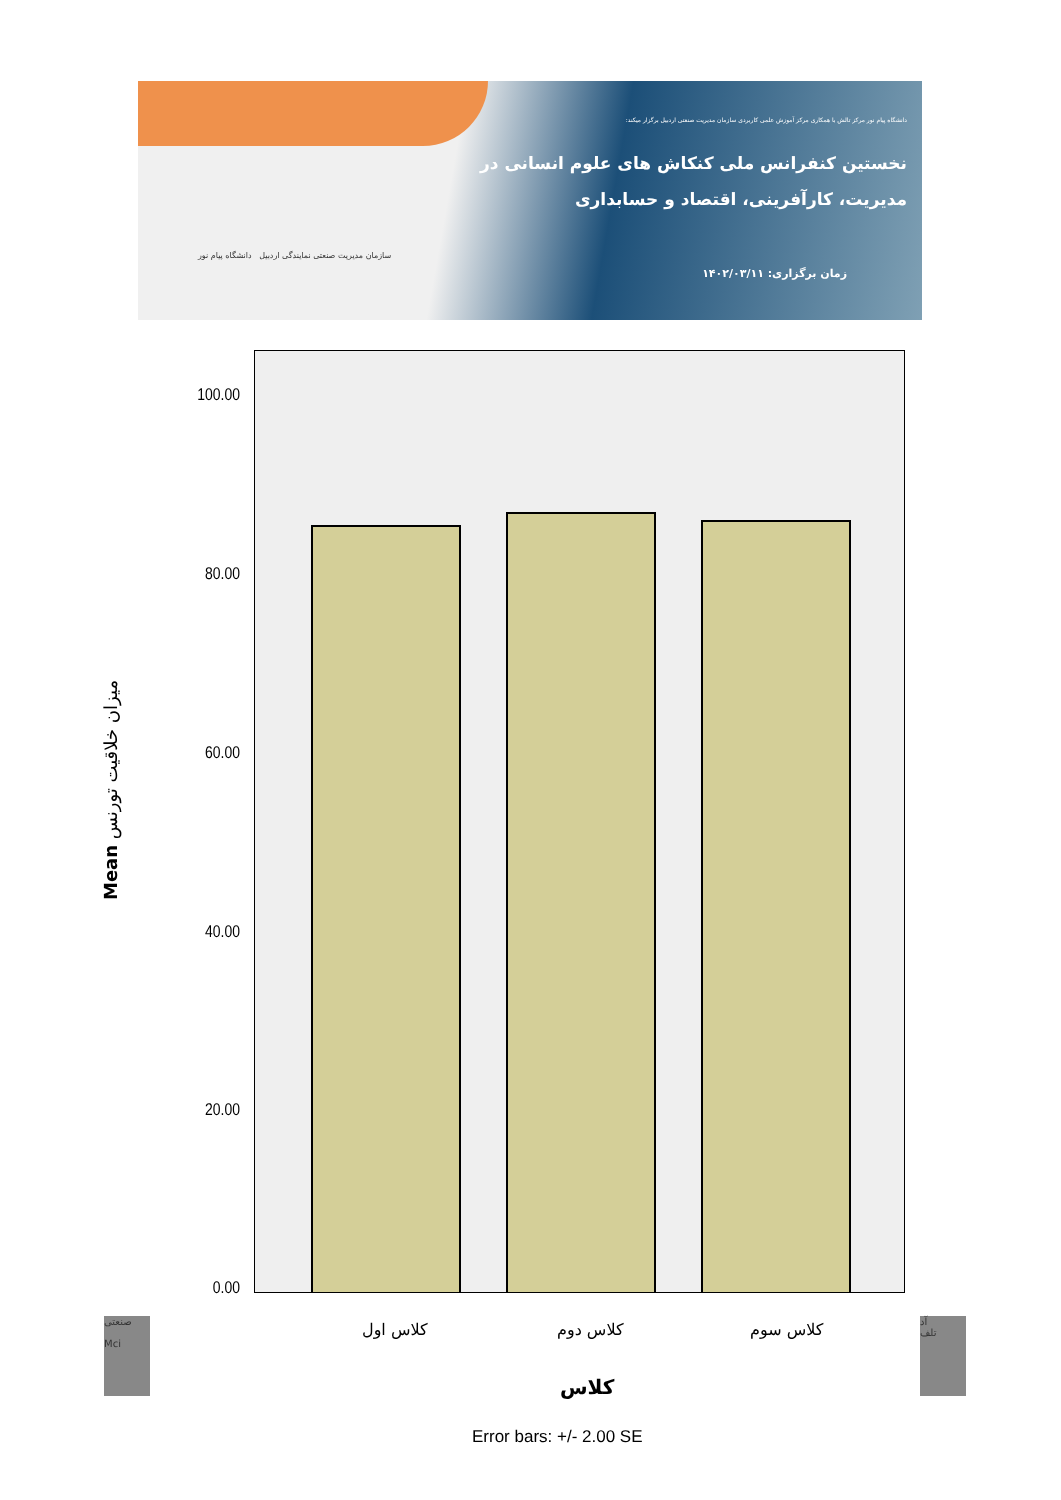دانشگاه پیام نور مرکز تالش با همکاری مرکز آموزش علمی کاربردی سازمان مدیریت صنعتی اردبیل برگزار میکند:
نخستین کنفرانس ملی کنکاش های علوم انسانی در
مدیریت، کارآفرینی، اقتصاد و حسابداری
زمان برگزاری: ۱۴۰۲/۰۳/۱۱
سازمان مدیریت صنعتی نمایندگی اردبیل دانشگاه پیام نور
100.00
80.00
60.00
40.00
20.00
0.00
Mean میزان خلاقیت تورنس
کلاس اول کلاس دوم کلاس سوم
کلاس
Error bars: +/- 2.00 SE
صنعتی
Mci
آد
تلف